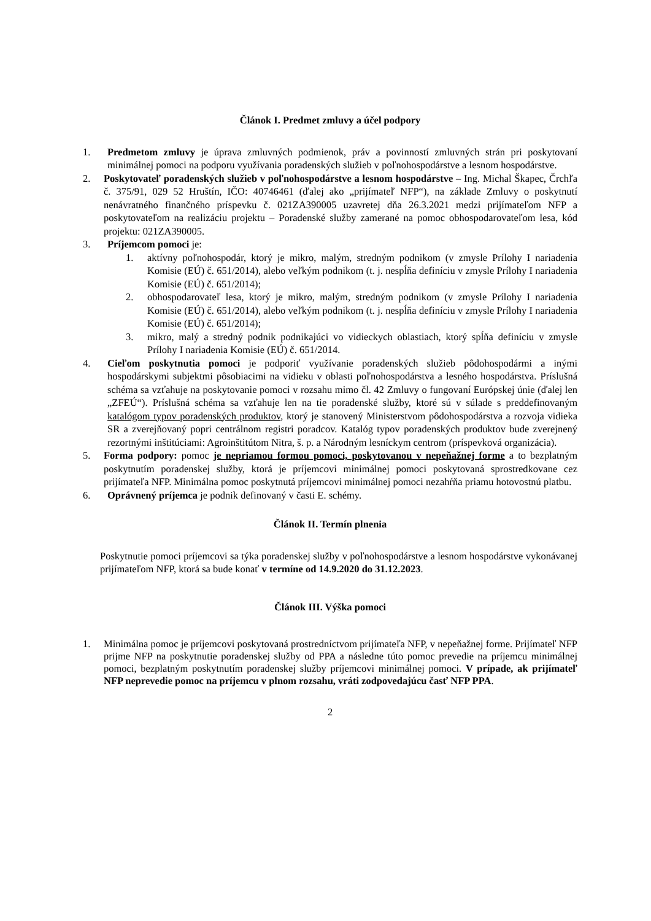Článok I. Predmet zmluvy a účel podpory
1. Predmetom zmluvy je úprava zmluvných podmienok, práv a povinností zmluvných strán pri poskytovaní minimálnej pomoci na podporu využívania poradenských služieb v poľnohospodárstve a lesnom hospodárstve.
2. Poskytovateľ poradenských služieb v poľnohospodárstve a lesnom hospodárstve – Ing. Michal Škapec, Črchľa č. 375/91, 029 52 Hruštín, IČO: 40746461 (ďalej ako „prijímateľ NFP“), na základe Zmluvy o poskytnutí nenávratného finančného príspevku č. 021ZA390005 uzavretej dňa 26.3.2021 medzi prijímateľom NFP a poskytovateľom na realizáciu projektu – Poradenské služby zamerané na pomoc obhospodarovateľom lesa, kód projektu: 021ZA390005.
3. Príjemcom pomoci je:
1. aktívny poľnohospodár, ktorý je mikro, malým, stredným podnikom (v zmysle Prílohy I nariadenia Komisie (EÚ) č. 651/2014), alebo veľkým podnikom (t. j. nespĺňa definíciu v zmysle Prílohy I nariadenia Komisie (EÚ) č. 651/2014);
2. obhospodarovateľ lesa, ktorý je mikro, malým, stredným podnikom (v zmysle Prílohy I nariadenia Komisie (EÚ) č. 651/2014), alebo veľkým podnikom (t. j. nespĺňa definíciu v zmysle Prílohy I nariadenia Komisie (EÚ) č. 651/2014);
3. mikro, malý a stredný podnik podnikajúci vo vidieckych oblastiach, ktorý spĺňa definíciu v zmysle Prílohy I nariadenia Komisie (EÚ) č. 651/2014.
4. Cieľom poskytnutia pomoci je podporiť využívanie poradenských služieb pôdohospodármi a inými hospodárskymi subjektmi pôsobiacimi na vidieku v oblasti poľnohospodárstva a lesného hospodárstva. Príslušná schéma sa vzťahuje na poskytovanie pomoci v rozsahu mimo čl. 42 Zmluvy o fungovaní Európskej únie (ďalej len „ZFEÚ“). Príslušná schéma sa vzťahuje len na tie poradenské služby, ktoré sú v súlade s preddefinovaným katalógom typov poradenských produktov, ktorý je stanovený Ministerstvom pôdohospodárstva a rozvoja vidieka SR a zverejňovaný popri centrálnom registri poradcov. Katalóg typov poradenských produktov bude zverejnený rezortnými inštitúciami: Agroinštitútom Nitra, š. p. a Národným lesníckym centrom (príspevková organizácia).
5. Forma podpory: pomoc je nepriamou formou pomoci, poskytovanou v nepeňažnej forme a to bezplatným poskytnutím poradenskej služby, ktorá je príjemcovi minimálnej pomoci poskytovaná sprostredkovane cez prijímateľa NFP. Minimálna pomoc poskytnutá príjemcovi minimálnej pomoci nezahŕňa priamu hotovostnú platbu.
6. Oprávnený príjemca je podnik definovaný v časti E. schémy.
Článok II. Termín plnenia
Poskytnutie pomoci príjemcovi sa týka poradenskej služby v poľnohospodárstve a lesnom hospodárstve vykonávanej prijímateľom NFP, ktorá sa bude konať v termíne od 14.9.2020 do 31.12.2023.
Článok III. Výška pomoci
1. Minimálna pomoc je príjemcovi poskytovaná prostredníctvom prijímateľa NFP, v nepeňažnej forme. Prijímateľ NFP prijme NFP na poskytnutie poradenskej služby od PPA a následne túto pomoc prevedie na príjemcu minimálnej pomoci, bezplatným poskytnutím poradenskej služby príjemcovi minimálnej pomoci. V prípade, ak prijímateľ NFP neprevedie pomoc na príjemcu v plnom rozsahu, vráti zodpovedajúcu časť NFP PPA.
2